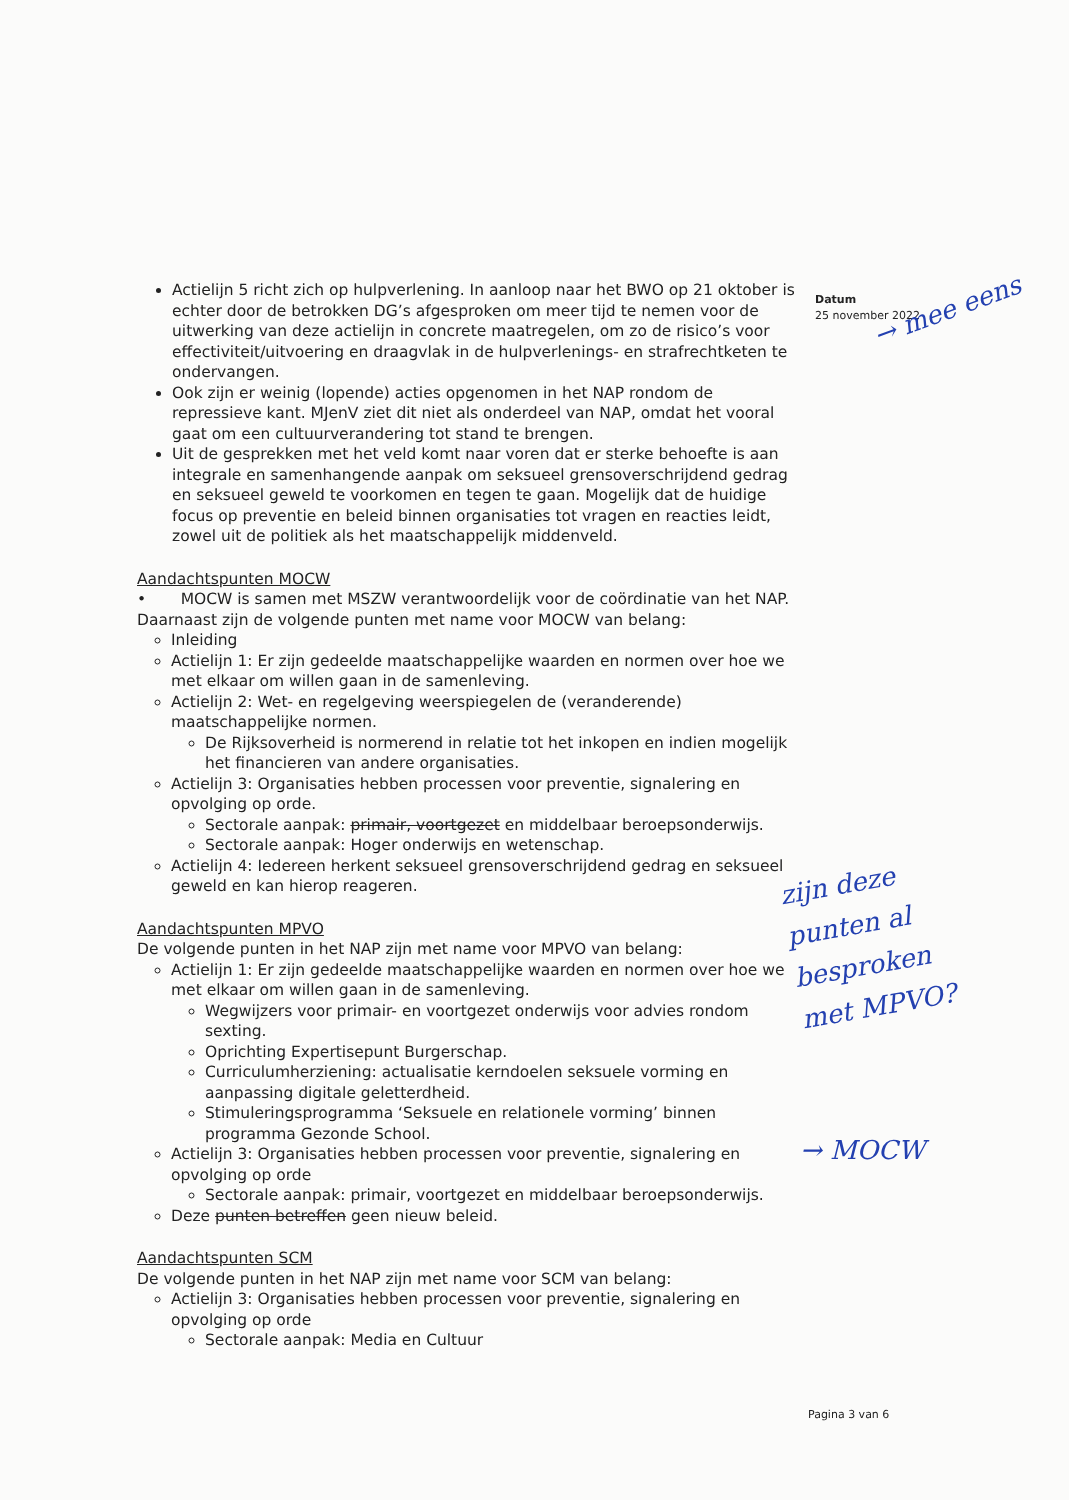Actielijn 5 richt zich op hulpverlening. In aanloop naar het BWO op 21 oktober is echter door de betrokken DG’s afgesproken om meer tijd te nemen voor de uitwerking van deze actielijn in concrete maatregelen, om zo de risico’s voor effectiviteit/uitvoering en draagvlak in de hulpverlenings- en strafrechtketen te ondervangen.
Ook zijn er weinig (lopende) acties opgenomen in het NAP rondom de repressieve kant. MJenV ziet dit niet als onderdeel van NAP, omdat het vooral gaat om een cultuurverandering tot stand te brengen.
Uit de gesprekken met het veld komt naar voren dat er sterke behoefte is aan integrale en samenhangende aanpak om seksueel grensoverschrijdend gedrag en seksueel geweld te voorkomen en tegen te gaan. Mogelijk dat de huidige focus op preventie en beleid binnen organisaties tot vragen en reacties leidt, zowel uit de politiek als het maatschappelijk middenveld.
Aandachtspunten MOCW
• MOCW is samen met MSZW verantwoordelijk voor de coördinatie van het NAP. Daarnaast zijn de volgende punten met name voor MOCW van belang:
Inleiding
Actielijn 1: Er zijn gedeelde maatschappelijke waarden en normen over hoe we met elkaar om willen gaan in de samenleving.
Actielijn 2: Wet- en regelgeving weerspiegelen de (veranderende) maatschappelijke normen.
De Rijksoverheid is normerend in relatie tot het inkopen en indien mogelijk het financieren van andere organisaties.
Actielijn 3: Organisaties hebben processen voor preventie, signalering en opvolging op orde.
Sectorale aanpak: primair, voortgezet en middelbaar beroepsonderwijs.
Sectorale aanpak: Hoger onderwijs en wetenschap.
Actielijn 4: Iedereen herkent seksueel grensoverschrijdend gedrag en seksueel geweld en kan hierop reageren.
Aandachtspunten MPVO
De volgende punten in het NAP zijn met name voor MPVO van belang:
Actielijn 1: Er zijn gedeelde maatschappelijke waarden en normen over hoe we met elkaar om willen gaan in de samenleving.
Wegwijzers voor primair- en voortgezet onderwijs voor advies rondom sexting.
Oprichting Expertisepunt Burgerschap.
Curriculumherziening: actualisatie kerndoelen seksuele vorming en aanpassing digitale geletterdheid.
Stimuleringsprogramma ‘Seksuele en relationele vorming’ binnen programma Gezonde School.
Actielijn 3: Organisaties hebben processen voor preventie, signalering en opvolging op orde
Sectorale aanpak: primair, voortgezet en middelbaar beroepsonderwijs.
Deze punten betreffen geen nieuw beleid.
Aandachtspunten SCM
De volgende punten in het NAP zijn met name voor SCM van belang:
Actielijn 3: Organisaties hebben processen voor preventie, signalering en opvolging op orde
Sectorale aanpak: Media en Cultuur
Datum
25 november 2022
→ mee eens
zijn deze
punten al
besproken
met MPVO?
→ MOCW
Pagina 3 van 6